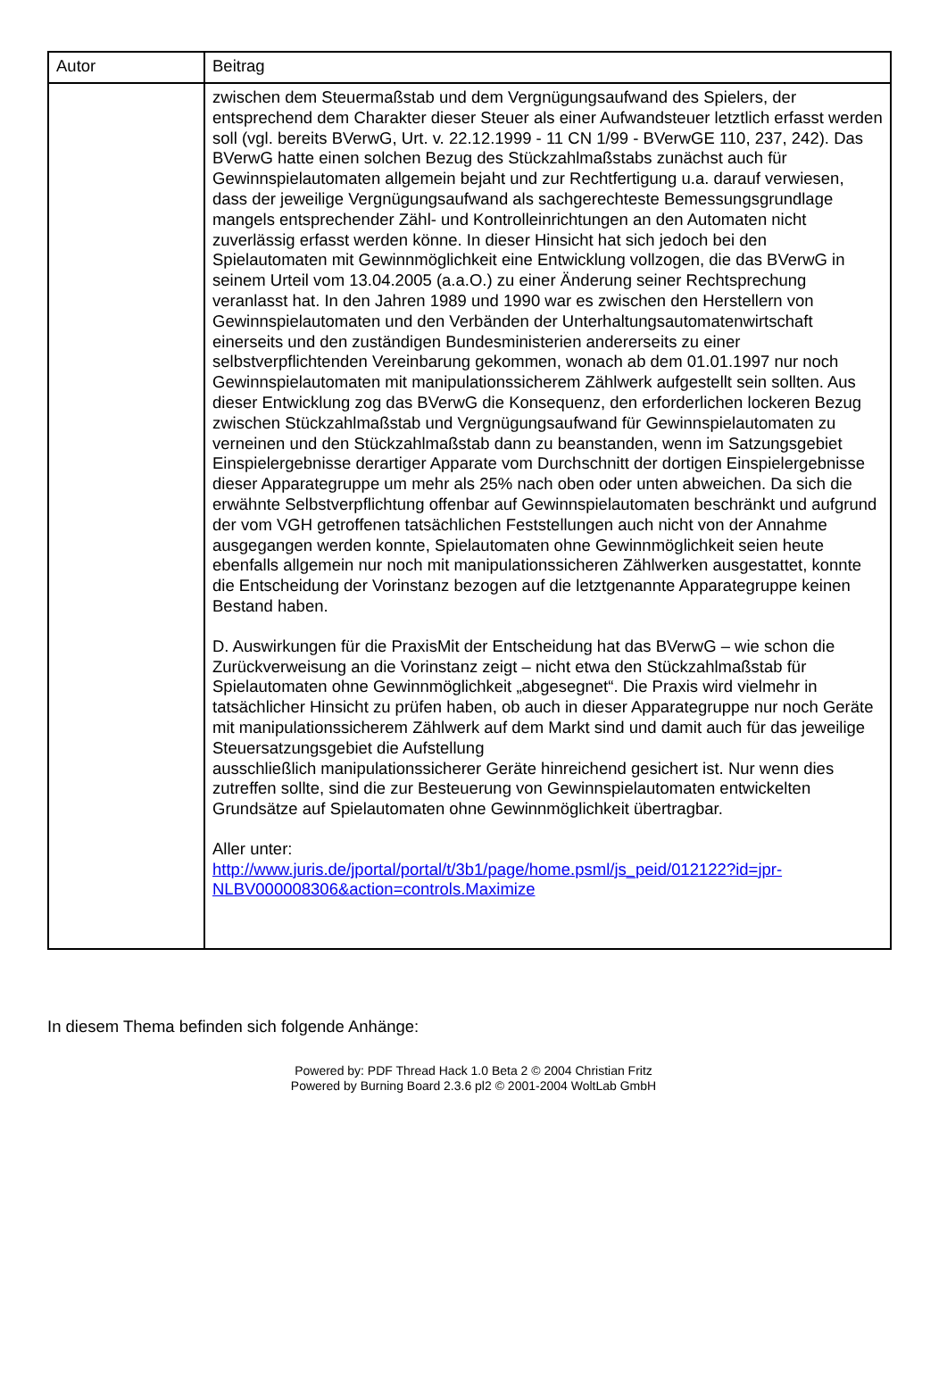| Autor | Beitrag |
| --- | --- |
| | zwischen dem Steuermaßstab und dem Vergnügungsaufwand des Spielers, der entsprechend dem Charakter dieser Steuer als einer Aufwandsteuer letztlich erfasst werden soll (vgl. bereits BVerwG, Urt. v. 22.12.1999 - 11 CN 1/99 - BVerwGE 110, 237, 242). Das BVerwG hatte einen solchen Bezug des Stückzahlmaßstabs zunächst auch für Gewinnspielautomaten allgemein bejaht und zur Rechtfertigung u.a. darauf verwiesen, dass der jeweilige Vergnügungsaufwand als sachgerechteste Bemessungsgrundlage mangels entsprechender Zähl- und Kontrolleinrichtungen an den Automaten nicht zuverlässig erfasst werden könne. In dieser Hinsicht hat sich jedoch bei den Spielautomaten mit Gewinnmöglichkeit eine Entwicklung vollzogen, die das BVerwG in seinem Urteil vom 13.04.2005 (a.a.O.) zu einer Änderung seiner Rechtsprechung veranlasst hat. In den Jahren 1989 und 1990 war es zwischen den Herstellern von Gewinnspielautomaten und den Verbänden der Unterhaltungsautomatenwirtschaft einerseits und den zuständigen Bundesministerien andererseits zu einer selbstverpflichtenden Vereinbarung gekommen, wonach ab dem 01.01.1997 nur noch Gewinnspielautomaten mit manipulationssicherem Zählwerk aufgestellt sein sollten. Aus dieser Entwicklung zog das BVerwG die Konsequenz, den erforderlichen lockeren Bezug zwischen Stückzahlmaßstab und Vergnügungsaufwand für Gewinnspielautomaten zu verneinen und den Stückzahlmaßstab dann zu beanstanden, wenn im Satzungsgebiet Einspielergebnisse derartiger Apparate vom Durchschnitt der dortigen Einspielergebnisse dieser Apparategruppe um mehr als 25% nach oben oder unten abweichen. Da sich die erwähnte Selbstverpflichtung offenbar auf Gewinnspielautomaten beschränkt und aufgrund der vom VGH getroffenen tatsächlichen Feststellungen auch nicht von der Annahme ausgegangen werden konnte, Spielautomaten ohne Gewinnmöglichkeit seien heute ebenfalls allgemein nur noch mit manipulationssicheren Zählwerken ausgestattet, konnte die Entscheidung der Vorinstanz bezogen auf die letztgenannte Apparategruppe keinen Bestand haben. D. Auswirkungen für die PraxisMit der Entscheidung hat das BVerwG – wie schon die Zurückverweisung an die Vorinstanz zeigt – nicht etwa den Stückzahlmaßstab für Spielautomaten ohne Gewinnmöglichkeit „abgesegnet“. Die Praxis wird vielmehr in tatsächlicher Hinsicht zu prüfen haben, ob auch in dieser Apparategruppe nur noch Geräte mit manipulationssicherem Zählwerk auf dem Markt sind und damit auch für das jeweilige Steuersatzungsgebiet die Aufstellung ausschließlich manipulationssicherer Geräte hinreichend gesichert ist. Nur wenn dies zutreffen sollte, sind die zur Besteuerung von Gewinnspielautomaten entwickelten Grundsätze auf Spielautomaten ohne Gewinnmöglichkeit übertragbar. Aller unter: http://www.juris.de/jportal/portal/t/3b1/page/home.psml/js_peid/012122?id=jpr-NLBV000008306&action=controls.Maximize |
In diesem Thema befinden sich folgende Anhänge:
Powered by: PDF Thread Hack 1.0 Beta 2 © 2004 Christian Fritz
Powered by Burning Board 2.3.6 pl2 © 2001-2004 WoltLab GmbH